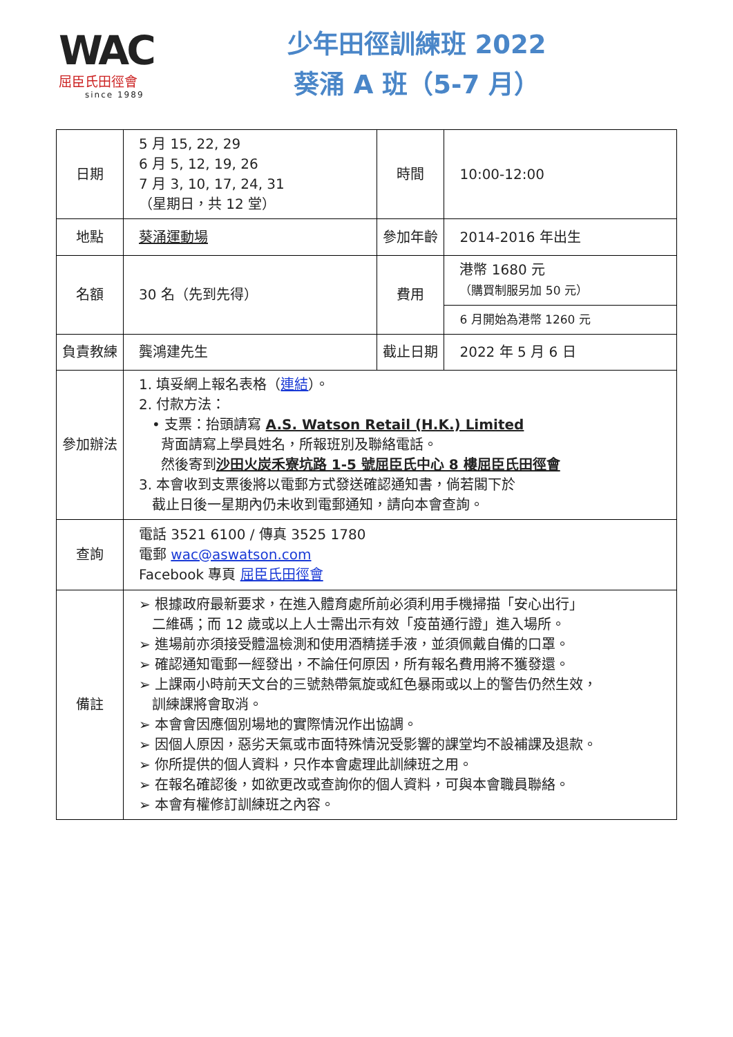WAC
屈臣氏田徑會
since 1989
少年田徑訓練班 2022
葵涌 A 班（5-7 月）
| 日期 | 5 月 15, 22, 29 6 月 5, 12, 19, 26 7 月 3, 10, 17, 24, 31 （星期日，共 12 堂） | 時間 | 10:00-12:00 |
| 地點 | 葵涌運動場 | 參加年齡 | 2014-2016 年出生 |
| 名額 | 30 名（先到先得） | 費用 | 港幣 1680 元 （購買制服另加 50 元） |
| | | | 6 月開始為港幣 1260 元 |
| 負責教練 | 龔鴻建先生 | 截止日期 | 2022 年 5 月 6 日 |
| 參加辦法 | 1. 填妥網上報名表格（ 連結 ）。 2. 付款方法： • 支票：抬頭請寫 A.S. Watson Retail (H.K.) Limited 背面請寫上學員姓名，所報班別及聯絡電話。 然後寄到 沙田火炭禾寮坑路 1-5 號屈臣氏中心 8 樓屈臣氏田徑會 3. 本會收到支票後將以電郵方式發送確認通知書，倘若閣下於 截止日後一星期內仍未收到電郵通知，請向本會查詢。 | | |
| 查詢 | 電話 3521 6100 / 傳真 3525 1780 電郵 wac@aswatson.com Facebook 專頁 屈臣氏田徑會 | | |
| 備註 | ➢ 根據政府最新要求，在進入體育處所前必須利用手機掃描「安心出行」 二維碼；而 12 歲或以上人士需出示有效「疫苗通行證」進入場所。 ➢ 進場前亦須接受體溫檢測和使用酒精搓手液，並須佩戴自備的口罩。 ➢ 確認通知電郵一經發出，不論任何原因，所有報名費用將不獲發還。 ➢ 上課兩小時前天文台的三號熱帶氣旋或紅色暴雨或以上的警告仍然生效， 訓練課將會取消。 ➢ 本會會因應個別場地的實際情況作出協調。 ➢ 因個人原因，惡劣天氣或市面特殊情況受影響的課堂均不設補課及退款。 ➢ 你所提供的個人資料，只作本會處理此訓練班之用。 ➢ 在報名確認後，如欲更改或查詢你的個人資料，可與本會職員聯絡。 ➢ 本會有權修訂訓練班之內容。 | | |